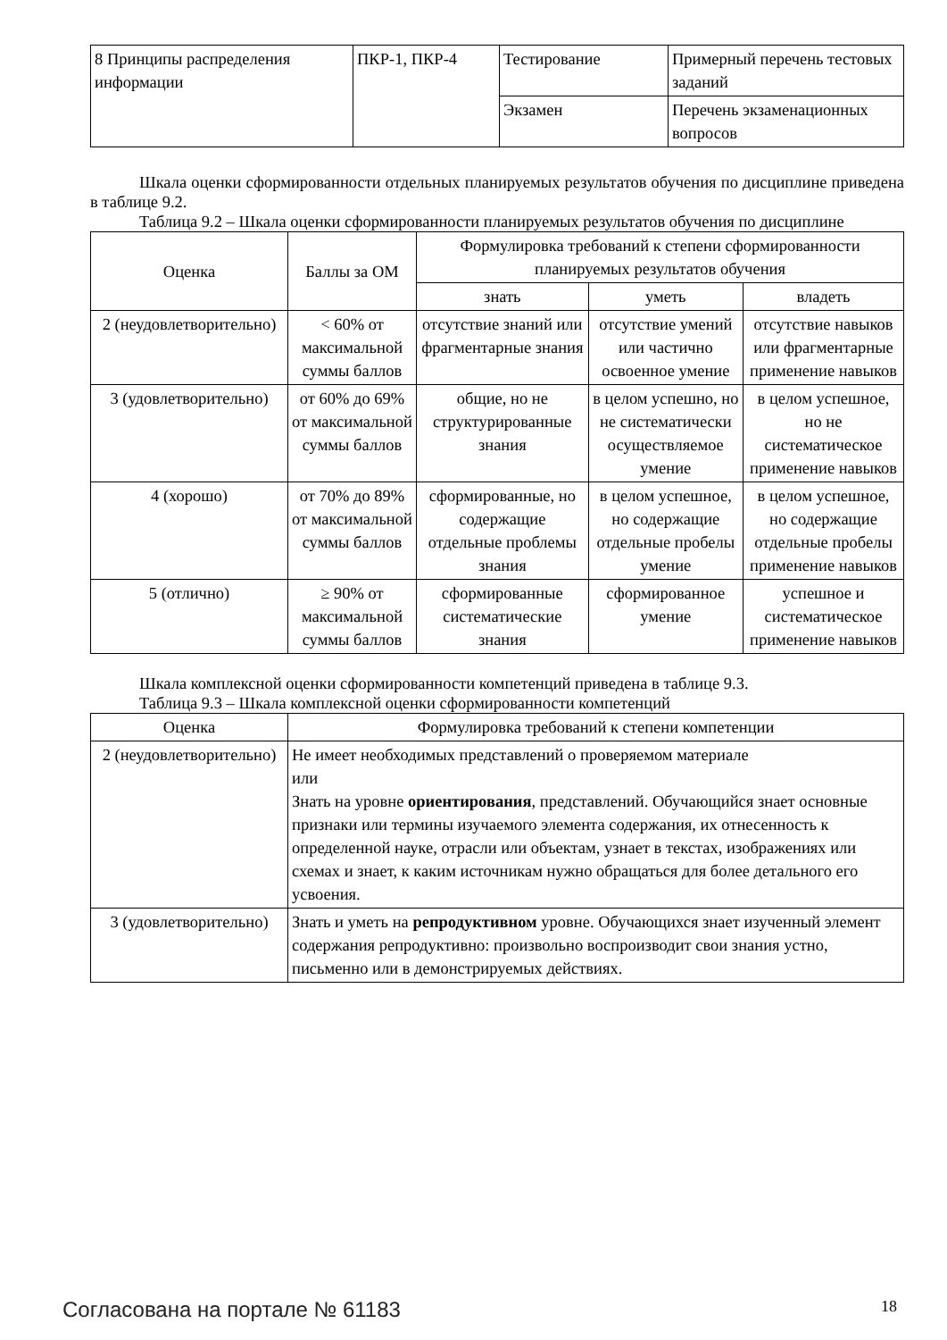| 8 Принципы распределения информации | ПКР-1, ПКР-4 | Тестирование | Примерный перечень тестовых заданий |
| | | Экзамен | Перечень экзаменационных вопросов |
Шкала оценки сформированности отдельных планируемых результатов обучения по дисциплине приведена в таблице 9.2.
Таблица 9.2 – Шкала оценки сформированности планируемых результатов обучения по дисциплине
| Оценка | Баллы за ОМ | Формулировка требований к степени сформированности планируемых результатов обучения | | |
| --- | --- | --- | --- | --- |
| | | знать | уметь | владеть |
| 2 (неудовлетворительно) | < 60% от максимальной суммы баллов | отсутствие знаний или фрагментарные знания | отсутствие умений или частично освоенное умение | отсутствие навыков или фрагментарные применение навыков |
| 3 (удовлетворительно) | от 60% до 69% от максимальной суммы баллов | общие, но не структурированные знания | в целом успешно, но не систематически осуществляемое умение | в целом успешное, но не систематическое применение навыков |
| 4 (хорошо) | от 70% до 89% от максимальной суммы баллов | сформированные, но содержащие отдельные проблемы знания | в целом успешное, но содержащие отдельные пробелы умение | в целом успешное, но содержащие отдельные пробелы применение навыков |
| 5 (отлично) | ≥ 90% от максимальной суммы баллов | сформированные систематические знания | сформированное умение | успешное и систематическое применение навыков |
Шкала комплексной оценки сформированности компетенций приведена в таблице 9.3.
Таблица 9.3 – Шкала комплексной оценки сформированности компетенций
| Оценка | Формулировка требований к степени компетенции |
| --- | --- |
| 2 (неудовлетворительно) | Не имеет необходимых представлений о проверяемом материале или Знать на уровне ориентирования , представлений. Обучающийся знает основные признаки или термины изучаемого элемента содержания, их отнесенность к определенной науке, отрасли или объектам, узнает в текстах, изображениях или схемах и знает, к каким источникам нужно обращаться для более детального его усвоения. |
| 3 (удовлетворительно) | Знать и уметь на репродуктивном уровне. Обучающихся знает изученный элемент содержания репродуктивно: произвольно воспроизводит свои знания устно, письменно или в демонстрируемых действиях. |
Согласована на портале № 61183 18